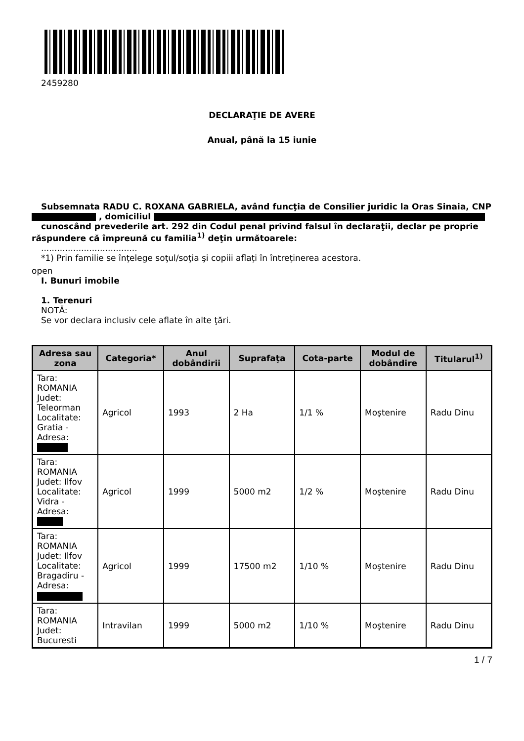2459280
DECLARAŢIE DE AVERE
Anual, până la 15 iunie
Subsemnata RADU C. ROXANA GABRIELA, având funcţia de Consilier juridic la Oras Sinaia, CNP
, domiciliul
cunoscând prevederile art. 292 din Codul penal privind falsul în declaraţii, declar pe proprie
răspundere că împreună cu familia<sup>1)</sup> deţin următoarele:
....................................
*1) Prin familie se înţelege soţul/soţia şi copiii aflaţi în întreţinerea acestora.
open
I. Bunuri imobile
1. Terenuri
NOTĂ:
Se vor declara inclusiv cele aflate în alte ţări.
| Adresa sau zona | Categoria* | Anul dobândirii | Suprafaţa | Cota-parte | Modul de dobândire | Titularul<sup>1)</sup> |
| --- | --- | --- | --- | --- | --- | --- |
| Tara: ROMANIA Judet: Teleorman Localitate: Gratia - Adresa: | Agricol | 1993 | 2 Ha | 1/1 % | Moştenire | Radu Dinu |
| Tara: ROMANIA Judet: Ilfov Localitate: Vidra - Adresa: | Agricol | 1999 | 5000 m2 | 1/2 % | Moştenire | Radu Dinu |
| Tara: ROMANIA Judet: Ilfov Localitate: Bragadiru - Adresa: | Agricol | 1999 | 17500 m2 | 1/10 % | Moştenire | Radu Dinu |
| Tara: ROMANIA Judet: Bucuresti | Intravilan | 1999 | 5000 m2 | 1/10 % | Moştenire | Radu Dinu |
1 / 7